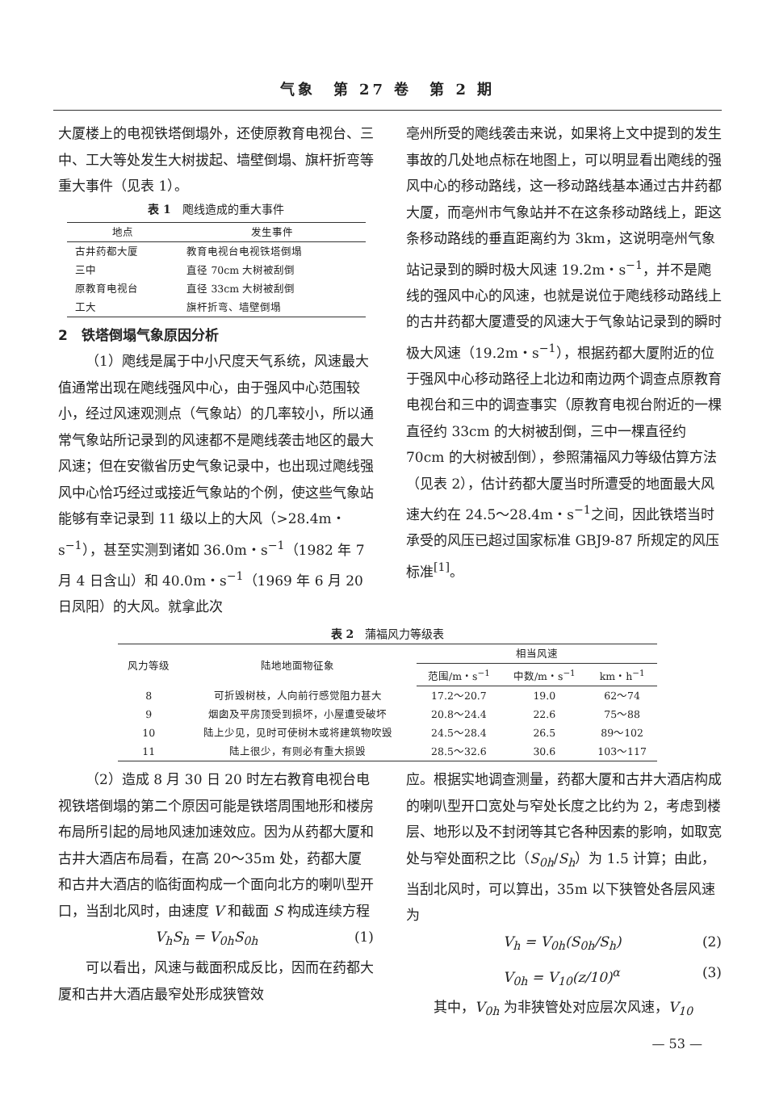气象　第 27 卷　第 2 期
大厦楼上的电视铁塔倒塌外，还使原教育电视台、三中、工大等处发生大树拔起、墙壁倒塌、旗杆折弯等重大事件（见表 1）。
表 1　飑线造成的重大事件
| 地点 | 发生事件 |
| --- | --- |
| 古井药都大厦 | 教育电视台电视铁塔倒塌 |
| 三中 | 直径 70cm 大树被刮倒 |
| 原教育电视台 | 直径 33cm 大树被刮倒 |
| 工大 | 旗杆折弯、墙壁倒塌 |
2　铁塔倒塌气象原因分析
（1）飑线是属于中小尺度天气系统，风速最大值通常出现在飑线强风中心，由于强风中心范围较小，经过风速观测点（气象站）的几率较小，所以通常气象站所记录到的风速都不是飑线袭击地区的最大风速；但在安徽省历史气象记录中，也出现过飑线强风中心恰巧经过或接近气象站的个例，使这些气象站能够有幸记录到 11 级以上的大风（>28.4m・s<sup>−1</sup>），甚至实测到诸如 36.0m・s<sup>−1</sup>（1982 年 7 月 4 日含山）和 40.0m・s<sup>−1</sup>（1969 年 6 月 20 日凤阳）的大风。就拿此次
亳州所受的飑线袭击来说，如果将上文中提到的发生事故的几处地点标在地图上，可以明显看出飑线的强风中心的移动路线，这一移动路线基本通过古井药都大厦，而亳州市气象站并不在这条移动路线上，距这条移动路线的垂直距离约为 3km，这说明亳州气象站记录到的瞬时极大风速 19.2m・s<sup>−1</sup>，并不是飑线的强风中心的风速，也就是说位于飑线移动路线上的古井药都大厦遭受的风速大于气象站记录到的瞬时极大风速（19.2m・s<sup>−1</sup>），根据药都大厦附近的位于强风中心移动路径上北边和南边两个调查点原教育电视台和三中的调查事实（原教育电视台附近的一棵直径约 33cm 的大树被刮倒，三中一棵直径约 70cm 的大树被刮倒），参照蒲福风力等级估算方法（见表 2），估计药都大厦当时所遭受的地面最大风速大约在 24.5～28.4m・s<sup>−1</sup>之间，因此铁塔当时承受的风压已超过国家标准 GBJ9-87 所规定的风压标准<sup>[1]</sup>。
表 2　蒲福风力等级表
| 风力等级 | 陆地地面物征象 | 相当风速 | | |
| --- | --- | --- | --- | --- |
| | | 范围/m・s<sup>−1</sup> | 中数/m・s<sup>−1</sup> | km・h<sup>−1</sup> |
| 8 | 可折毁树枝，人向前行感觉阻力甚大 | 17.2～20.7 | 19.0 | 62～74 |
| 9 | 烟囱及平房顶受到损坏，小屋遭受破坏 | 20.8～24.4 | 22.6 | 75～88 |
| 10 | 陆上少见，见时可使树木或将建筑物吹毁 | 24.5～28.4 | 26.5 | 89～102 |
| 11 | 陆上很少，有则必有重大损毁 | 28.5～32.6 | 30.6 | 103～117 |
（2）造成 8 月 30 日 20 时左右教育电视台电视铁塔倒塌的第二个原因可能是铁塔周围地形和楼房布局所引起的局地风速加速效应。因为从药都大厦和古井大酒店布局看，在高 20～35m 处，药都大厦和古井大酒店的临街面构成一个面向北方的喇叭型开口，当刮北风时，由速度 V 和截面 S 构成连续方程
V<sub>h</sub>S<sub>h</sub> = V<sub>0h</sub>S<sub>0h</sub> (1)
可以看出，风速与截面积成反比，因而在药都大厦和古井大酒店最窄处形成狭管效
应。根据实地调查测量，药都大厦和古井大酒店构成的喇叭型开口宽处与窄处长度之比约为 2，考虑到楼层、地形以及不封闭等其它各种因素的影响，如取宽处与窄处面积之比（S<sub>0h</sub>/S<sub>h</sub>）为 1.5 计算；由此，当刮北风时，可以算出，35m 以下狭管处各层风速为
V<sub>h</sub> = V<sub>0h</sub>(S<sub>0h</sub>/S<sub>h</sub>) (2)
V<sub>0h</sub> = V<sub>10</sub>(z/10)<sup>α</sup> (3)
其中，V<sub>0h</sub> 为非狭管处对应层次风速，V<sub>10</sub>
— 53 —